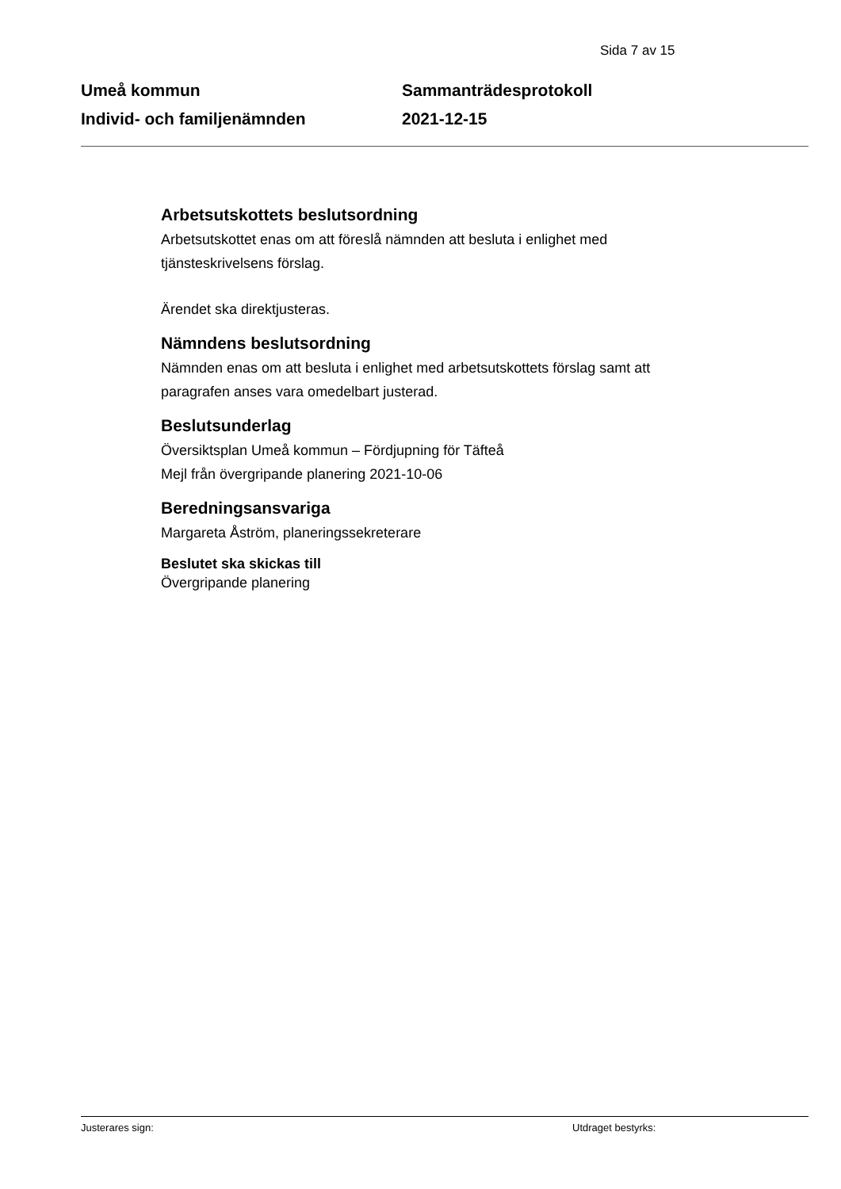Sida 7 av 15
Umeå kommun
Individ- och familjenämnden
Sammanträdesprotokoll
2021-12-15
Arbetsutskottets beslutsordning
Arbetsutskottet enas om att föreslå nämnden att besluta i enlighet med tjänsteskrivelsens förslag.
Ärendet ska direktjusteras.
Nämndens beslutsordning
Nämnden enas om att besluta i enlighet med arbetsutskottets förslag samt att paragrafen anses vara omedelbart justerad.
Beslutsunderlag
Översiktsplan Umeå kommun – Fördjupning för Täfteå
Mejl från övergripande planering 2021-10-06
Beredningsansvariga
Margareta Åström, planeringssekreterare
Beslutet ska skickas till
Övergripande planering
Justerares sign: Utdraget bestyrks: